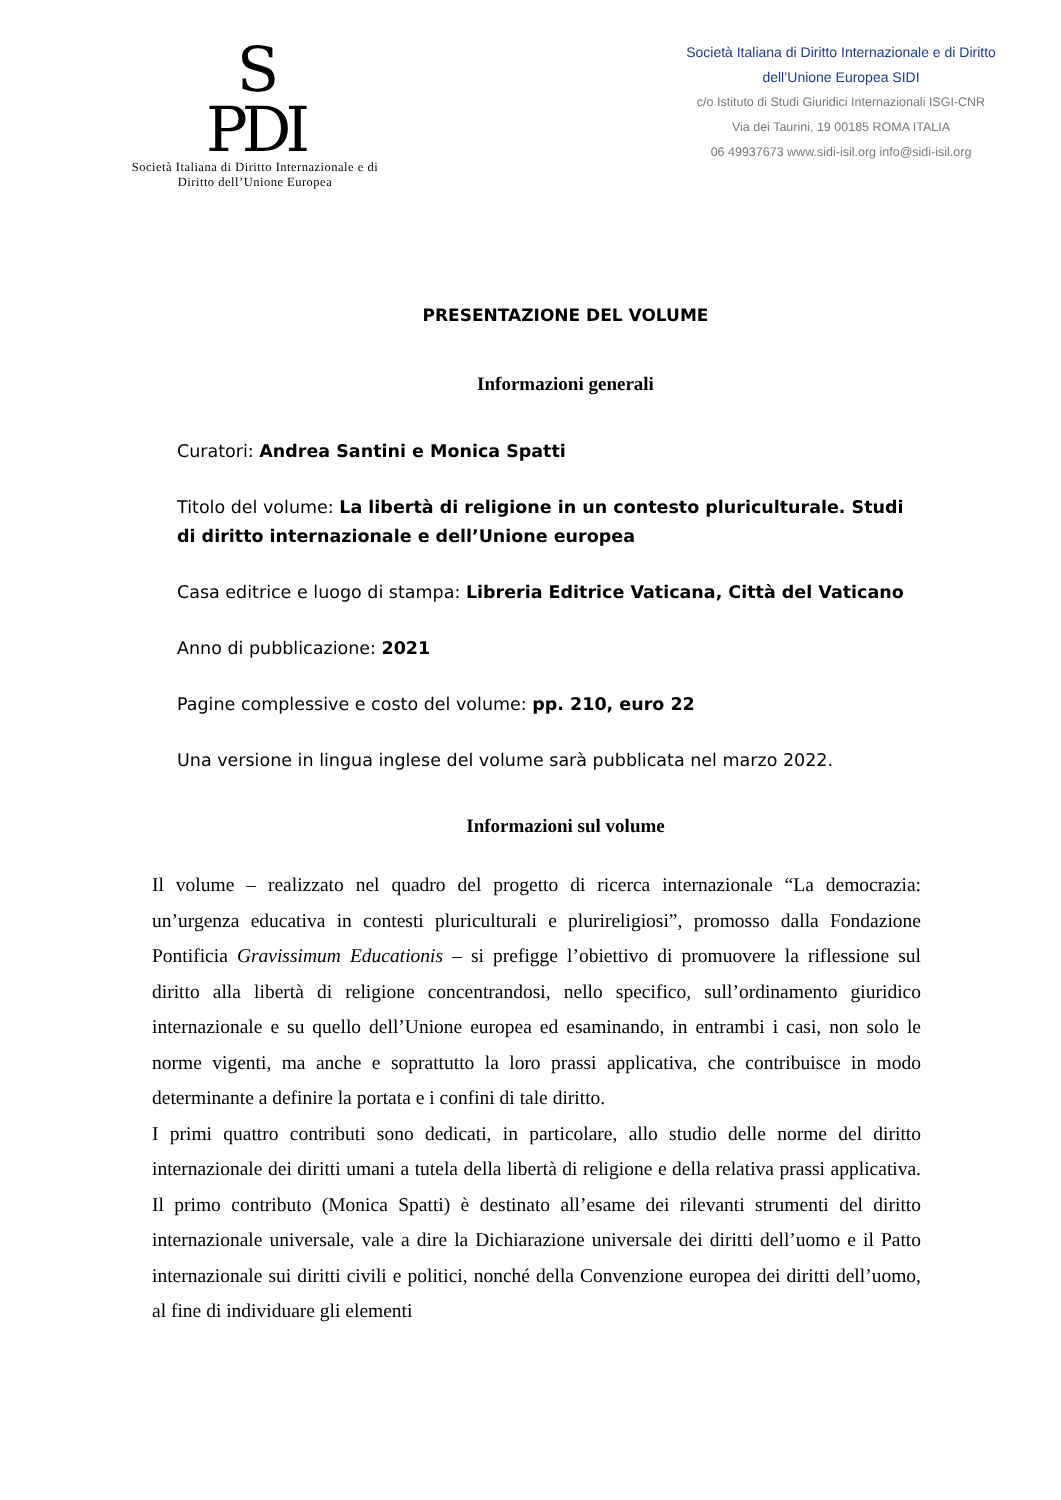S
PDI
Società Italiana di Diritto Internazionale e di
Diritto dell’Unione Europea
Società Italiana di Diritto Internazionale e di Diritto
dell’Unione Europea SIDI
c/o Istituto di Studi Giuridici Internazionali ISGI-CNR
Via dei Taurini, 19 00185 ROMA ITALIA
06 49937673 www.sidi-isil.org info@sidi-isil.org
PRESENTAZIONE DEL VOLUME
Informazioni generali
Curatori: Andrea Santini e Monica Spatti
Titolo del volume: La libertà di religione in un contesto pluriculturale. Studi di diritto internazionale e dell’Unione europea
Casa editrice e luogo di stampa: Libreria Editrice Vaticana, Città del Vaticano
Anno di pubblicazione: 2021
Pagine complessive e costo del volume: pp. 210, euro 22
Una versione in lingua inglese del volume sarà pubblicata nel marzo 2022.
Informazioni sul volume
Il volume – realizzato nel quadro del progetto di ricerca internazionale “La democrazia: un’urgenza educativa in contesti pluriculturali e plurireligiosi”, promosso dalla Fondazione Pontificia Gravissimum Educationis – si prefigge l’obiettivo di promuovere la riflessione sul diritto alla libertà di religione concentrandosi, nello specifico, sull’ordinamento giuridico internazionale e su quello dell’Unione europea ed esaminando, in entrambi i casi, non solo le norme vigenti, ma anche e soprattutto la loro prassi applicativa, che contribuisce in modo determinante a definire la portata e i confini di tale diritto.
I primi quattro contributi sono dedicati, in particolare, allo studio delle norme del diritto internazionale dei diritti umani a tutela della libertà di religione e della relativa prassi applicativa. Il primo contributo (Monica Spatti) è destinato all’esame dei rilevanti strumenti del diritto internazionale universale, vale a dire la Dichiarazione universale dei diritti dell’uomo e il Patto internazionale sui diritti civili e politici, nonché della Convenzione europea dei diritti dell’uomo, al fine di individuare gli elementi